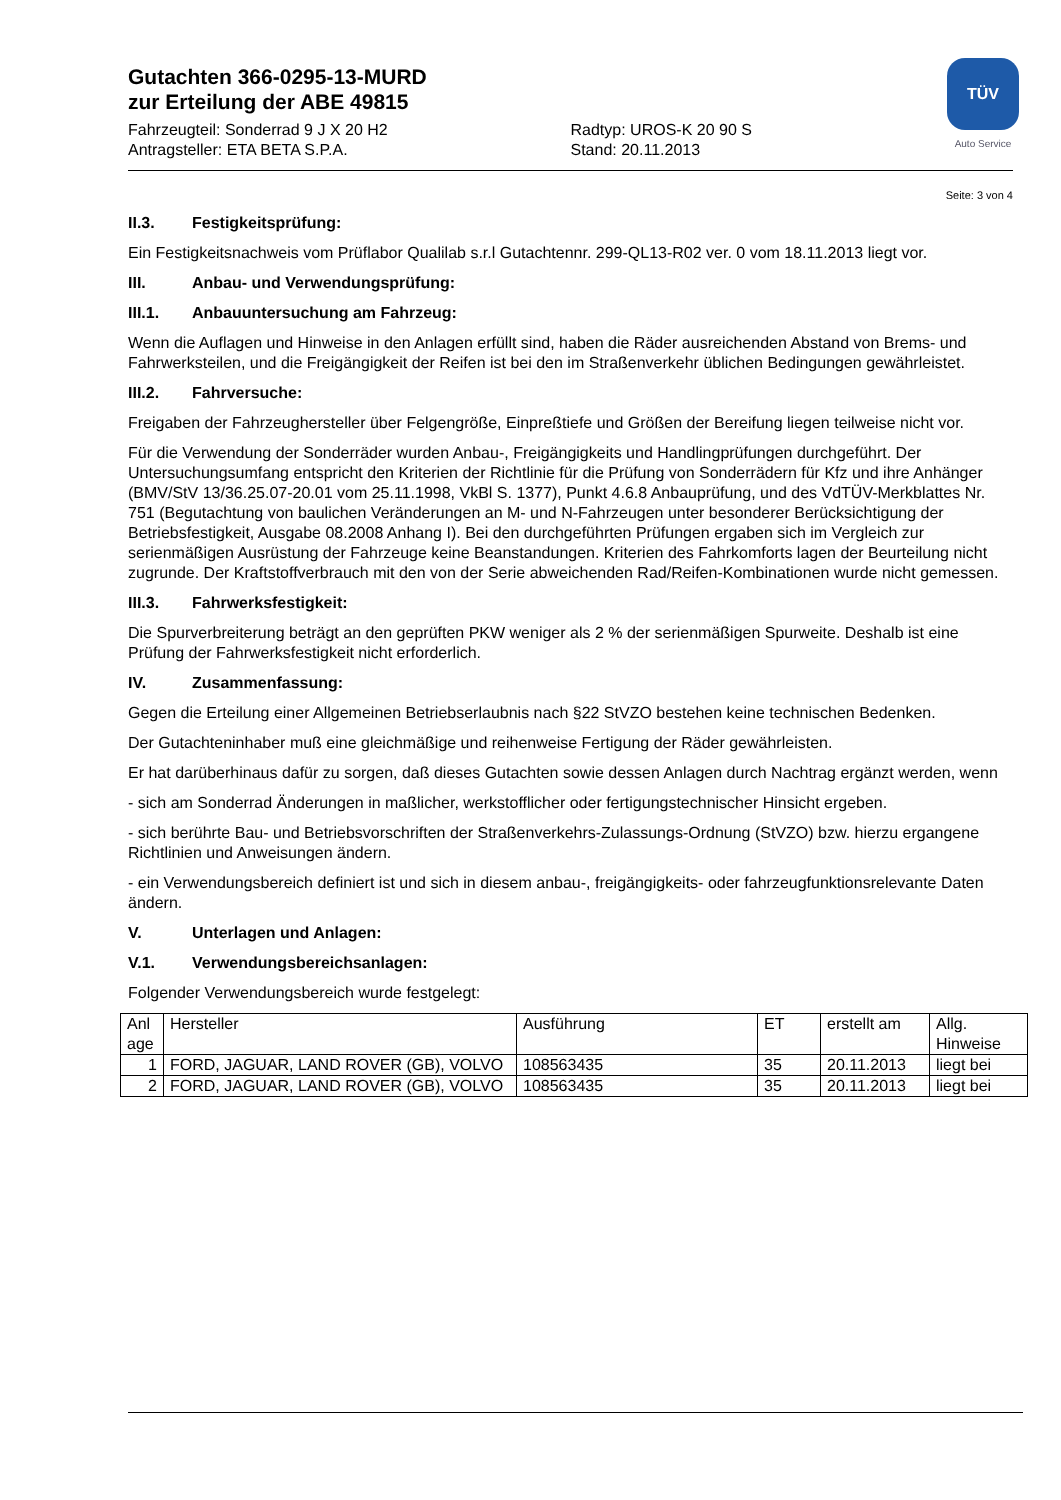TÜV
Auto Service
Gutachten 366-0295-13-MURD
zur Erteilung der ABE 49815
Fahrzeugteil: Sonderrad 9 J X 20 H2
Antragsteller: ETA BETA S.P.A.
Radtyp: UROS-K 20 90 S
Stand: 20.11.2013
Seite: 3 von 4
II.3. Festigkeitsprüfung:
Ein Festigkeitsnachweis vom Prüflabor Qualilab s.r.l Gutachtennr. 299-QL13-R02 ver. 0 vom 18.11.2013 liegt vor.
III. Anbau- und Verwendungsprüfung:
III.1. Anbauuntersuchung am Fahrzeug:
Wenn die Auflagen und Hinweise in den Anlagen erfüllt sind, haben die Räder ausreichenden Abstand von Brems- und Fahrwerksteilen, und die Freigängigkeit der Reifen ist bei den im Straßenverkehr üblichen Bedingungen gewährleistet.
III.2. Fahrversuche:
Freigaben der Fahrzeughersteller über Felgengröße, Einpreßtiefe und Größen der Bereifung liegen teilweise nicht vor.
Für die Verwendung der Sonderräder wurden Anbau-, Freigängigkeits und Handlingprüfungen durchgeführt. Der Untersuchungsumfang entspricht den Kriterien der Richtlinie für die Prüfung von Sonderrädern für Kfz und ihre Anhänger (BMV/StV 13/36.25.07-20.01 vom 25.11.1998, VkBl S. 1377), Punkt 4.6.8 Anbauprüfung, und des VdTÜV-Merkblattes Nr. 751 (Begutachtung von baulichen Veränderungen an M- und N-Fahrzeugen unter besonderer Berücksichtigung der Betriebsfestigkeit, Ausgabe 08.2008 Anhang I). Bei den durchgeführten Prüfungen ergaben sich im Vergleich zur serienmäßigen Ausrüstung der Fahrzeuge keine Beanstandungen. Kriterien des Fahrkomforts lagen der Beurteilung nicht zugrunde. Der Kraftstoffverbrauch mit den von der Serie abweichenden Rad/Reifen-Kombinationen wurde nicht gemessen.
III.3. Fahrwerksfestigkeit:
Die Spurverbreiterung beträgt an den geprüften PKW weniger als 2 % der serienmäßigen Spurweite. Deshalb ist eine Prüfung der Fahrwerksfestigkeit nicht erforderlich.
IV. Zusammenfassung:
Gegen die Erteilung einer Allgemeinen Betriebserlaubnis nach §22 StVZO bestehen keine technischen Bedenken.
Der Gutachteninhaber muß eine gleichmäßige und reihenweise Fertigung der Räder gewährleisten.
Er hat darüberhinaus dafür zu sorgen, daß dieses Gutachten sowie dessen Anlagen durch Nachtrag ergänzt werden, wenn
- sich am Sonderrad Änderungen in maßlicher, werkstofflicher oder fertigungstechnischer Hinsicht ergeben.
- sich berührte Bau- und Betriebsvorschriften der Straßenverkehrs-Zulassungs-Ordnung (StVZO) bzw. hierzu ergangene Richtlinien und Anweisungen ändern.
- ein Verwendungsbereich definiert ist und sich in diesem anbau-, freigängigkeits- oder fahrzeugfunktionsrelevante Daten ändern.
V. Unterlagen und Anlagen:
V.1. Verwendungsbereichsanlagen:
Folgender Verwendungsbereich wurde festgelegt:
| Anl age | Hersteller | Ausführung | ET | erstellt am | Allg. Hinweise |
| 1 | FORD, JAGUAR, LAND ROVER (GB), VOLVO | 108563435 | 35 | 20.11.2013 | liegt bei |
| 2 | FORD, JAGUAR, LAND ROVER (GB), VOLVO | 108563435 | 35 | 20.11.2013 | liegt bei |